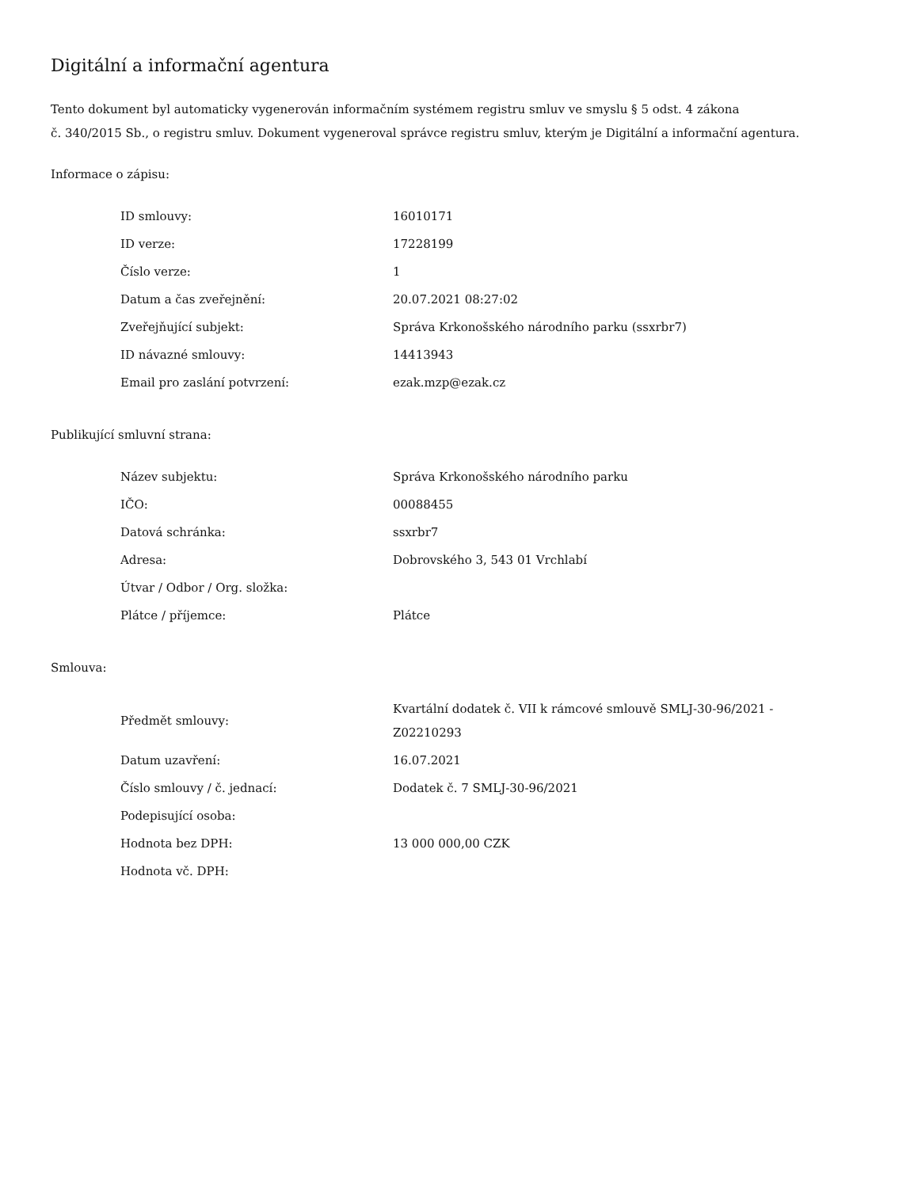Digitální a informační agentura
Tento dokument byl automaticky vygenerován informačním systémem registru smluv ve smyslu § 5 odst. 4 zákona
č. 340/2015 Sb., o registru smluv. Dokument vygeneroval správce registru smluv, kterým je Digitální a informační agentura.
Informace o zápisu:
| ID smlouvy: | 16010171 |
| ID verze: | 17228199 |
| Číslo verze: | 1 |
| Datum a čas zveřejnění: | 20.07.2021 08:27:02 |
| Zveřejňující subjekt: | Správa Krkonošského národního parku (ssxrbr7) |
| ID návazné smlouvy: | 14413943 |
| Email pro zaslání potvrzení: | ezak.mzp@ezak.cz |
Publikující smluvní strana:
| Název subjektu: | Správa Krkonošského národního parku |
| IČO: | 00088455 |
| Datová schránka: | ssxrbr7 |
| Adresa: | Dobrovského 3, 543 01 Vrchlabí |
| Útvar / Odbor / Org. složka: | |
| Plátce / příjemce: | Plátce |
Smlouva:
| Předmět smlouvy: | Kvartální dodatek č. VII k rámcové smlouvě SMLJ-30-96/2021 - Z02210293 |
| Datum uzavření: | 16.07.2021 |
| Číslo smlouvy / č. jednací: | Dodatek č. 7 SMLJ-30-96/2021 |
| Podepisující osoba: | |
| Hodnota bez DPH: | 13 000 000,00 CZK |
| Hodnota vč. DPH: | |